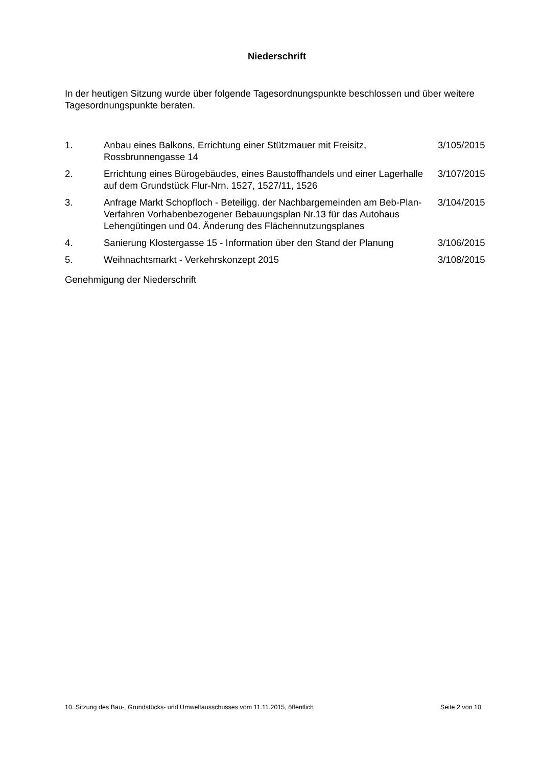Niederschrift
In der heutigen Sitzung wurde über folgende Tagesordnungspunkte beschlossen und über weitere Tagesordnungspunkte beraten.
| 1. | Anbau eines Balkons, Errichtung einer Stützmauer mit Freisitz, Rossbrunnengasse 14 | 3/105/2015 |
| 2. | Errichtung eines Bürogebäudes, eines Baustoffhandels und einer Lagerhalle auf dem Grundstück Flur-Nrn. 1527, 1527/11, 1526 | 3/107/2015 |
| 3. | Anfrage Markt Schopfloch - Beteiligg. der Nachbargemeinden am Beb-Plan-Verfahren Vorhabenbezogener Bebauungsplan Nr.13 für das Autohaus Lehengütingen und 04. Änderung des Flächennutzungsplanes | 3/104/2015 |
| 4. | Sanierung Klostergasse 15 - Information über den Stand der Planung | 3/106/2015 |
| 5. | Weihnachtsmarkt - Verkehrskonzept 2015 | 3/108/2015 |
Genehmigung der Niederschrift
10. Sitzung des Bau-, Grundstücks- und Umweltausschusses vom 11.11.2015, öffentlich Seite 2 von 10